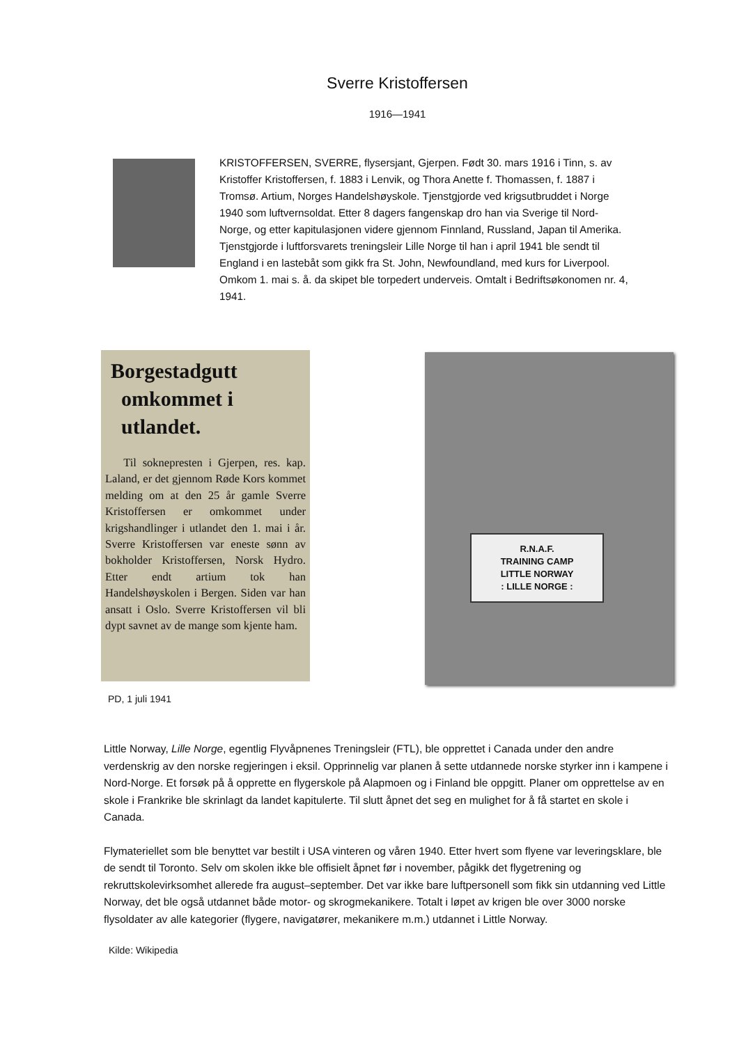Sverre Kristoffersen
1916—1941
KRISTOFFERSEN, SVERRE, flysersjant, Gjerpen. Født 30. mars 1916 i Tinn, s. av Kristoffer Kristoffersen, f. 1883 i Lenvik, og Thora Anette f. Thomassen, f. 1887 i Tromsø. Artium, Norges Handelshøyskole. Tjenstgjorde ved krigsutbruddet i Norge 1940 som luftvernsoldat. Etter 8 dagers fangenskap dro han via Sverige til Nord-Norge, og etter kapitulasjonen videre gjennom Finnland, Russland, Japan til Amerika. Tjenstgjorde i luftforsvarets treningsleir Lille Norge til han i april 1941 ble sendt til England i en lastebåt som gikk fra St. John, Newfoundland, med kurs for Liverpool. Omkom 1. mai s. å. da skipet ble torpedert underveis. Omtalt i Bedriftsøkonomen nr. 4, 1941.
Borgestadgutt
omkommet i
utlandet.
Til soknepresten i Gjerpen, res. kap. Laland, er det gjennom Røde Kors kommet melding om at den 25 år gamle Sverre Kristoffersen er omkommet under krigshandlinger i utlandet den 1. mai i år. Sverre Kristoffersen var eneste sønn av bokholder Kristoffersen, Norsk Hydro. Etter endt artium tok han Handelshøyskolen i Bergen. Siden var han ansatt i Oslo. Sverre Kristoffersen vil bli dypt savnet av de mange som kjente ham.
R.N.A.F.
TRAINING CAMP
LITTLE NORWAY
: LILLE NORGE :
PD, 1 juli 1941
Little Norway, Lille Norge, egentlig Flyvåpnenes Treningsleir (FTL), ble opprettet i Canada under den andre verdenskrig av den norske regjeringen i eksil. Opprinnelig var planen å sette utdannede norske styrker inn i kampene i Nord-Norge. Et forsøk på å opprette en flygerskole på Alapmoen og i Finland ble oppgitt. Planer om opprettelse av en skole i Frankrike ble skrinlagt da landet kapitulerte. Til slutt åpnet det seg en mulighet for å få startet en skole i Canada.
Flymateriellet som ble benyttet var bestilt i USA vinteren og våren 1940. Etter hvert som flyene var leveringsklare, ble de sendt til Toronto. Selv om skolen ikke ble offisielt åpnet før i november, pågikk det flygetrening og rekruttskolevirksomhet allerede fra august–september. Det var ikke bare luftpersonell som fikk sin utdanning ved Little Norway, det ble også utdannet både motor- og skrogmekanikere. Totalt i løpet av krigen ble over 3000 norske flysoldater av alle kategorier (flygere, navigatører, mekanikere m.m.) utdannet i Little Norway.
Kilde: Wikipedia